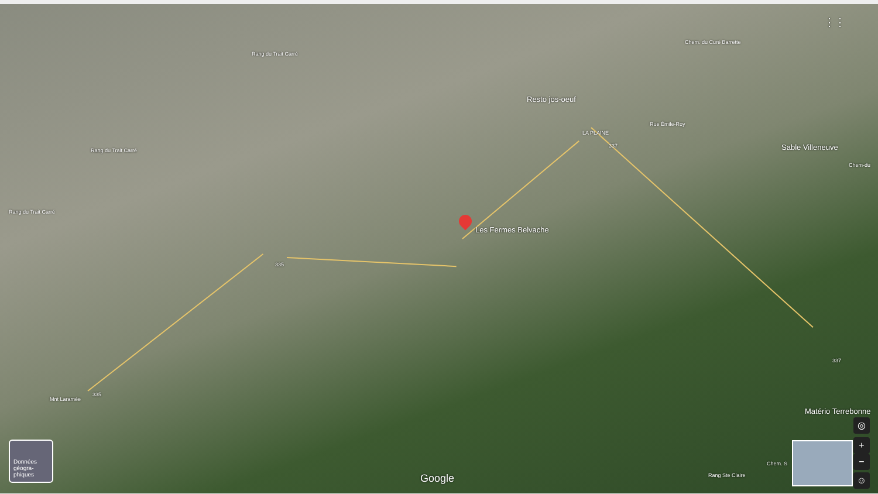Resto jos-oeuf
LA PLAINE
Rue Émile-Roy
Sable Villeneuve
Les Fermes Belvache
Rang du Trait Carré
Rang du Trait Carré
Rang du Trait Carré
335
335
337
337
Mnt Laramée
Matério Terrebonne
Rang Ste Claire
Chem. S
Chem. du Curé Barrette
Chem-du
Google
Données géogra-phiques
◎
+
−
☺
⋮⋮